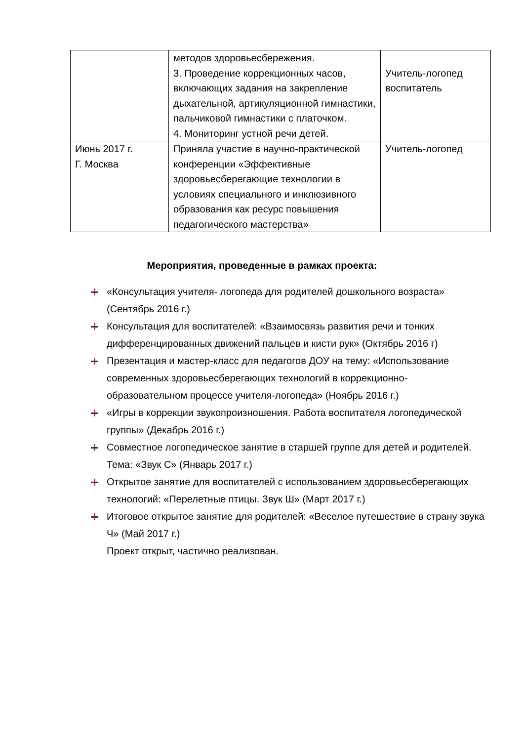| | методов здоровьесбережения. 3. Проведение коррекционных часов, включающих задания на закрепление дыхательной, артикуляционной гимнастики, пальчиковой гимнастики с платочком. 4. Мониторинг устной речи детей. | Учитель-логопед воспитатель |
| Июнь 2017 г. Г. Москва | Приняла участие в научно-практической конференции «Эффективные здоровьесберегающие технологии в условиях специального и инклюзивного образования как ресурс повышения педагогического мастерства» | Учитель-логопед |
Мероприятия, проведенные в рамках проекта:
«Консультация учителя- логопеда для родителей дошкольного возраста» (Сентябрь 2016 г.)
Консультация для воспитателей: «Взаимосвязь развития речи и тонких дифференцированных движений пальцев и кисти рук» (Октябрь 2016 г)
Презентация и мастер-класс для педагогов ДОУ на тему: «Использование современных здоровьесберегающих технологий в коррекционно-образовательном процессе учителя-логопеда» (Ноябрь 2016 г.)
«Игры в коррекции звукопроизношения. Работа воспитателя логопедической группы» (Декабрь 2016 г.)
Совместное логопедическое занятие в старшей группе для детей и родителей. Тема: «Звук С» (Январь 2017 г.)
Открытое занятие для воспитателей с использованием здоровьесберегающих технологий: «Перелетные птицы. Звук Ш» (Март 2017 г.)
Итоговое открытое занятие для родителей: «Веселое путешествие в страну звука Ч» (Май 2017 г.)
Проект открыт, частично реализован.